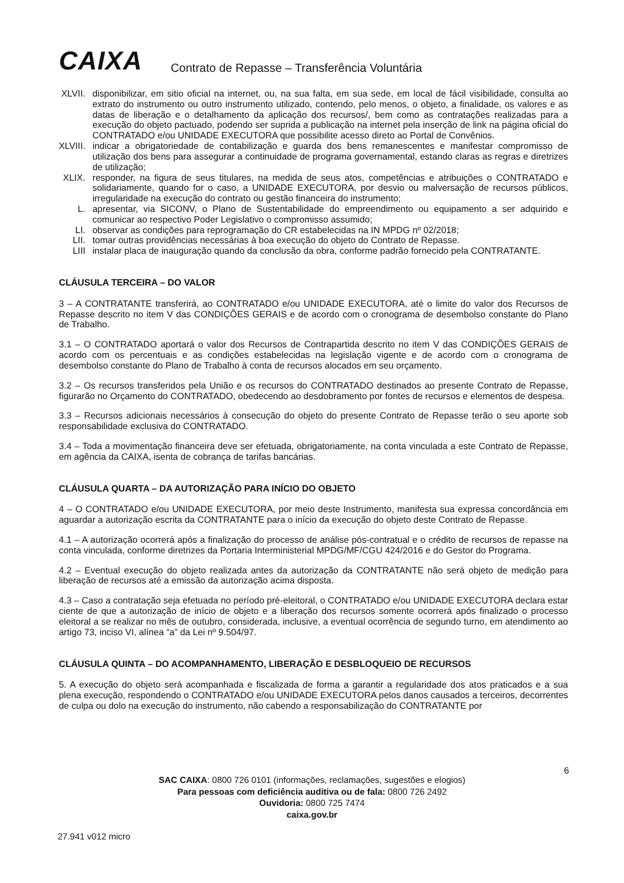CAIXA
Contrato de Repasse – Transferência Voluntária
XLVII.
disponibilizar, em sitio oficial na internet, ou, na sua falta, em sua sede, em local de fácil visibilidade, consulta ao extrato do instrumento ou outro instrumento utilizado, contendo, pelo menos, o objeto, a finalidade, os valores e as datas de liberação e o detalhamento da aplicação dos recursos/, bem como as contratações realizadas para a execução do objeto pactuado, podendo ser suprida a publicação na internet pela inserção de link na página oficial do CONTRATADO e/ou UNIDADE EXECUTORA que possibilite acesso direto ao Portal de Convênios.
XLVIII.
indicar a obrigatoriedade de contabilização e guarda dos bens remanescentes e manifestar compromisso de utilização dos bens para assegurar a continuidade de programa governamental, estando claras as regras e diretrizes de utilização;
XLIX. responder, na figura de seus titulares, na medida de seus atos, competências e atribuições o CONTRATADO e solidariamente, quando for o caso, a UNIDADE EXECUTORA, por desvio ou malversação de recursos públicos, irregularidade na execução do contrato ou gestão financeira do instrumento;
L. apresentar, via SICONV, o Plano de Sustentabilidade do empreendimento ou equipamento a ser adquirido e comunicar ao respectivo Poder Legislativo o compromisso assumido;
LI. observar as condições para reprogramação do CR estabelecidas na IN MPDG nº 02/2018;
LII. tomar outras providências necessárias à boa execução do objeto do Contrato de Repasse.
LIII instalar placa de inauguração quando da conclusão da obra, conforme padrão fornecido pela CONTRATANTE.
CLÁUSULA TERCEIRA – DO VALOR
3 – A CONTRATANTE transferirá, ao CONTRATADO e/ou UNIDADE EXECUTORA, até o limite do valor dos Recursos de Repasse descrito no item V das CONDIÇÕES GERAIS e de acordo com o cronograma de desembolso constante do Plano de Trabalho.
3.1 – O CONTRATADO aportará o valor dos Recursos de Contrapartida descrito no item V das CONDIÇÕES GERAIS de acordo com os percentuais e as condições estabelecidas na legislação vigente e de acordo com o cronograma de desembolso constante do Plano de Trabalho à conta de recursos alocados em seu orçamento.
3.2 – Os recursos transferidos pela União e os recursos do CONTRATADO destinados ao presente Contrato de Repasse, figurarão no Orçamento do CONTRATADO, obedecendo ao desdobramento por fontes de recursos e elementos de despesa.
3.3 – Recursos adicionais necessários à consecução do objeto do presente Contrato de Repasse terão o seu aporte sob responsabilidade exclusiva do CONTRATADO.
3.4 – Toda a movimentação financeira deve ser efetuada, obrigatoriamente, na conta vinculada a este Contrato de Repasse, em agência da CAIXA, isenta de cobrança de tarifas bancárias.
CLÁUSULA QUARTA – DA AUTORIZAÇÃO PARA INÍCIO DO OBJETO
4 – O CONTRATADO e/ou UNIDADE EXECUTORA, por meio deste Instrumento, manifesta sua expressa concordância em aguardar a autorização escrita da CONTRATANTE para o início da execução do objeto deste Contrato de Repasse.
4.1 – A autorização ocorrerá após a finalização do processo de análise pós-contratual e o crédito de recursos de repasse na conta vinculada, conforme diretrizes da Portaria Interministerial MPDG/MF/CGU 424/2016 e do Gestor do Programa.
4.2 – Eventual execução do objeto realizada antes da autorização da CONTRATANTE não será objeto de medição para liberação de recursos até a emissão da autorização acima disposta.
4.3 – Caso a contratação seja efetuada no período pré-eleitoral, o CONTRATADO e/ou UNIDADE EXECUTORA declara estar ciente de que a autorização de início de objeto e a liberação dos recursos somente ocorrerá após finalizado o processo eleitoral a se realizar no mês de outubro, considerada, inclusive, a eventual ocorrência de segundo turno, em atendimento ao artigo 73, inciso VI, alínea “a” da Lei nº 9.504/97.
CLÁUSULA QUINTA – DO ACOMPANHAMENTO, LIBERAÇÃO E DESBLOQUEIO DE RECURSOS
5. A execução do objeto será acompanhada e fiscalizada de forma a garantir a regularidade dos atos praticados e a sua plena execução, respondendo o CONTRATADO e/ou UNIDADE EXECUTORA pelos danos causados a terceiros, decorrentes de culpa ou dolo na execução do instrumento, não cabendo a responsabilização do CONTRATANTE por
6
SAC CAIXA: 0800 726 0101 (informações, reclamações, sugestões e elogios)
Para pessoas com deficiência auditiva ou de fala: 0800 726 2492
Ouvidoria: 0800 725 7474
caixa.gov.br
27.941 v012 micro